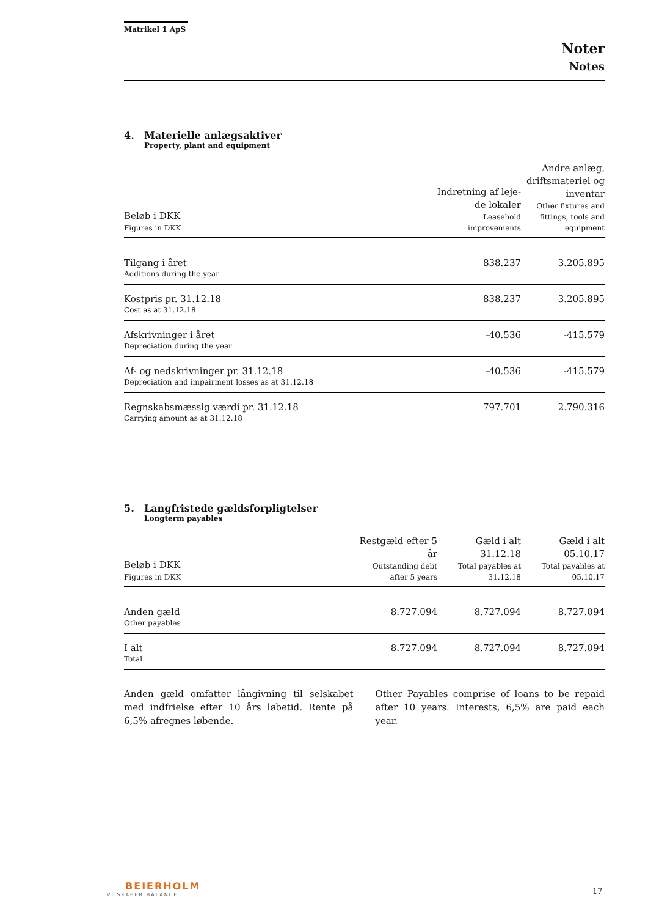Matrikel 1 ApS
Noter
Notes
4. Materielle anlægsaktiver
Property, plant and equipment
| Beløb i DKK Figures in DKK | Indretning af leje-de lokaler Leasehold improvements | Andre anlæg, driftsmateriel og inventar Other fixtures and fittings, tools and equipment |
| --- | --- | --- |
| Tilgang i året Additions during the year | 838.237 | 3.205.895 |
| Kostpris pr. 31.12.18 Cost as at 31.12.18 | 838.237 | 3.205.895 |
| Afskrivninger i året Depreciation during the year | -40.536 | -415.579 |
| Af- og nedskrivninger pr. 31.12.18 Depreciation and impairment losses as at 31.12.18 | -40.536 | -415.579 |
| Regnskabsmæssig værdi pr. 31.12.18 Carrying amount as at 31.12.18 | 797.701 | 2.790.316 |
5. Langfristede gældsforpligtelser
Longterm payables
| Beløb i DKK Figures in DKK | Restgæld efter 5 år Outstanding debt after 5 years | Gæld i alt 31.12.18 Total payables at 31.12.18 | Gæld i alt 05.10.17 Total payables at 05.10.17 |
| --- | --- | --- | --- |
| Anden gæld Other payables | 8.727.094 | 8.727.094 | 8.727.094 |
| I alt Total | 8.727.094 | 8.727.094 | 8.727.094 |
Anden gæld omfatter långivning til selskabet med indfrielse efter 10 års løbetid. Rente på 6,5% afregnes løbende.
Other Payables comprise of loans to be repaid after 10 years. Interests, 6,5% are paid each year.
BEIERHOLM
VI SKABER BALANCE
17